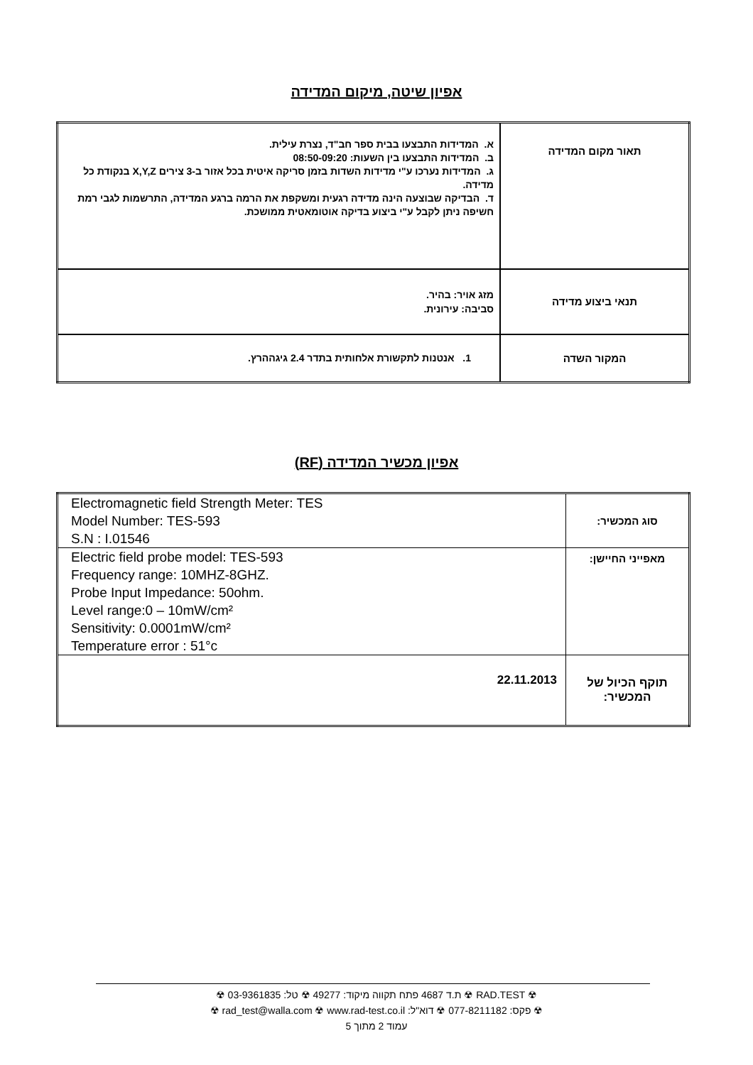אפיון שיטה, מיקום המדידה
| תאור מקום המדידה | א. המדידות התבצעו בבית ספר חב"ד, נצרת עילית. ב. המדידות התבצעו בין השעות: 08:50-09:20 ג. המדידות נערכו ע"י מדידות השדות בזמן סריקה איטית בכל אזור ב-3 צירים X,Y,Z בנקודת כל מדידה. ד. הבדיקה שבוצעה הינה מדידה רגעית ומשקפת את הרמה ברגע המדידה, התרשמות לגבי רמת חשיפה ניתן לקבל ע"י ביצוע בדיקה אוטומאטית ממושכת. |
| תנאי ביצוע מדידה | מזג אויר: בהיר. סביבה: עירונית. |
| המקור השדה | 1. אנטנות לתקשורת אלחותית בתדר 2.4 גיגההרץ. |
אפיון מכשיר המדידה (RF)
| סוג המכשיר: | Electromagnetic field Strength Meter: TES Model Number: TES-593 S.N : I.01546 |
| מאפייני החיישן: | Electric field probe model: TES-593 Frequency range: 10MHZ-8GHZ. Probe Input Impedance: 50ohm. Level range:0 – 10mW/cm² Sensitivity: 0.0001mW/cm² Temperature error : 51°c |
| תוקף הכיול של המכשיר: | 22.11.2013 |
☢ RAD.TEST ☢ ת.ד 4687 פתח תקווה מיקוד: 49277 ☢ טל: 03-9361835 ☢
☢ פקס: 077-8211182 ☢ דוא"ל: rad_test@walla.com ☢ www.rad-test.co.il ☢
עמוד 2 מתוך 5